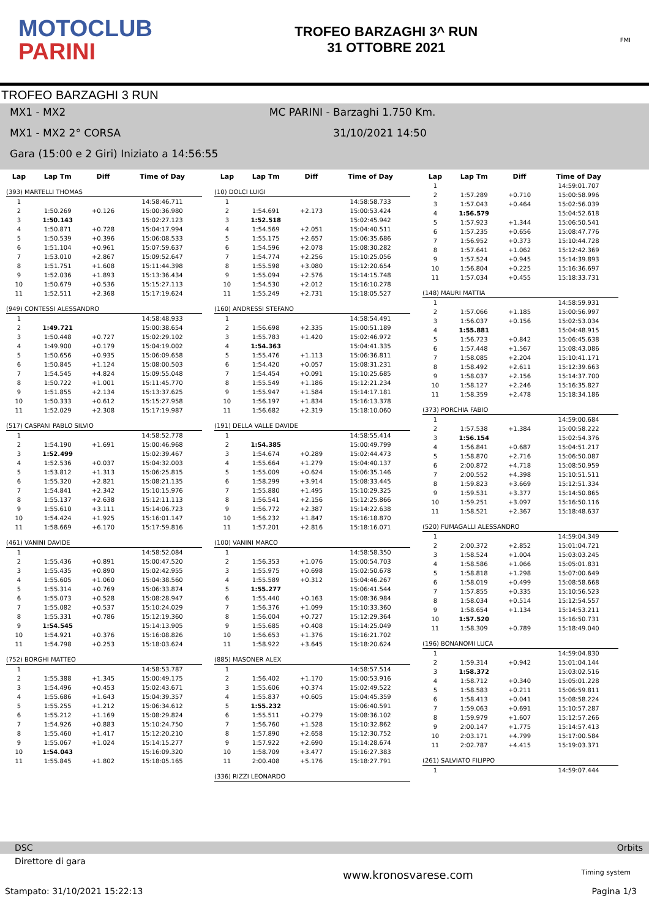MOTOCLUB
PARINI
TROFEO BARZAGHI 3^ RUN
31 OTTOBRE 2021
FMI
TROFEO BARZAGHI 3 RUN
MX1 - MX2 MC PARINI - Barzaghi 1.750 Km.
MX1 - MX2 2° CORSA 31/10/2021 14:50
Gara (15:00 e 2 Giri) Iniziato a 14:56:55
| Lap | Lap Tm | Diff | Time of Day |
| --- | --- | --- | --- |
| (393) MARTELLI THOMAS | | | |
| 1 | | | 14:58:46.711 |
| 2 | 1:50.269 | +0.126 | 15:00:36.980 |
| 3 | 1:50.143 | | 15:02:27.123 |
| 4 | 1:50.871 | +0.728 | 15:04:17.994 |
| 5 | 1:50.539 | +0.396 | 15:06:08.533 |
| 6 | 1:51.104 | +0.961 | 15:07:59.637 |
| 7 | 1:53.010 | +2.867 | 15:09:52.647 |
| 8 | 1:51.751 | +1.608 | 15:11:44.398 |
| 9 | 1:52.036 | +1.893 | 15:13:36.434 |
| 10 | 1:50.679 | +0.536 | 15:15:27.113 |
| 11 | 1:52.511 | +2.368 | 15:17:19.624 |
| (949) CONTESSI ALESSANDRO | | | |
| 1 | | | 14:58:48.933 |
| 2 | 1:49.721 | | 15:00:38.654 |
| 3 | 1:50.448 | +0.727 | 15:02:29.102 |
| 4 | 1:49.900 | +0.179 | 15:04:19.002 |
| 5 | 1:50.656 | +0.935 | 15:06:09.658 |
| 6 | 1:50.845 | +1.124 | 15:08:00.503 |
| 7 | 1:54.545 | +4.824 | 15:09:55.048 |
| 8 | 1:50.722 | +1.001 | 15:11:45.770 |
| 9 | 1:51.855 | +2.134 | 15:13:37.625 |
| 10 | 1:50.333 | +0.612 | 15:15:27.958 |
| 11 | 1:52.029 | +2.308 | 15:17:19.987 |
| (517) CASPANI PABLO SILVIO | | | |
| 1 | | | 14:58:52.778 |
| 2 | 1:54.190 | +1.691 | 15:00:46.968 |
| 3 | 1:52.499 | | 15:02:39.467 |
| 4 | 1:52.536 | +0.037 | 15:04:32.003 |
| 5 | 1:53.812 | +1.313 | 15:06:25.815 |
| 6 | 1:55.320 | +2.821 | 15:08:21.135 |
| 7 | 1:54.841 | +2.342 | 15:10:15.976 |
| 8 | 1:55.137 | +2.638 | 15:12:11.113 |
| 9 | 1:55.610 | +3.111 | 15:14:06.723 |
| 10 | 1:54.424 | +1.925 | 15:16:01.147 |
| 11 | 1:58.669 | +6.170 | 15:17:59.816 |
| (461) VANINI DAVIDE | | | |
| 1 | | | 14:58:52.084 |
| 2 | 1:55.436 | +0.891 | 15:00:47.520 |
| 3 | 1:55.435 | +0.890 | 15:02:42.955 |
| 4 | 1:55.605 | +1.060 | 15:04:38.560 |
| 5 | 1:55.314 | +0.769 | 15:06:33.874 |
| 6 | 1:55.073 | +0.528 | 15:08:28.947 |
| 7 | 1:55.082 | +0.537 | 15:10:24.029 |
| 8 | 1:55.331 | +0.786 | 15:12:19.360 |
| 9 | 1:54.545 | | 15:14:13.905 |
| 10 | 1:54.921 | +0.376 | 15:16:08.826 |
| 11 | 1:54.798 | +0.253 | 15:18:03.624 |
| (752) BORGHI MATTEO | | | |
| 1 | | | 14:58:53.787 |
| 2 | 1:55.388 | +1.345 | 15:00:49.175 |
| 3 | 1:54.496 | +0.453 | 15:02:43.671 |
| 4 | 1:55.686 | +1.643 | 15:04:39.357 |
| 5 | 1:55.255 | +1.212 | 15:06:34.612 |
| 6 | 1:55.212 | +1.169 | 15:08:29.824 |
| 7 | 1:54.926 | +0.883 | 15:10:24.750 |
| 8 | 1:55.460 | +1.417 | 15:12:20.210 |
| 9 | 1:55.067 | +1.024 | 15:14:15.277 |
| 10 | 1:54.043 | | 15:16:09.320 |
| 11 | 1:55.845 | +1.802 | 15:18:05.165 |
| Lap | Lap Tm | Diff | Time of Day |
| --- | --- | --- | --- |
| (10) DOLCI LUIGI | | | |
| 1 | | | 14:58:58.733 |
| 2 | 1:54.691 | +2.173 | 15:00:53.424 |
| 3 | 1:52.518 | | 15:02:45.942 |
| 4 | 1:54.569 | +2.051 | 15:04:40.511 |
| 5 | 1:55.175 | +2.657 | 15:06:35.686 |
| 6 | 1:54.596 | +2.078 | 15:08:30.282 |
| 7 | 1:54.774 | +2.256 | 15:10:25.056 |
| 8 | 1:55.598 | +3.080 | 15:12:20.654 |
| 9 | 1:55.094 | +2.576 | 15:14:15.748 |
| 10 | 1:54.530 | +2.012 | 15:16:10.278 |
| 11 | 1:55.249 | +2.731 | 15:18:05.527 |
| (160) ANDRESSI STEFANO | | | |
| 1 | | | 14:58:54.491 |
| 2 | 1:56.698 | +2.335 | 15:00:51.189 |
| 3 | 1:55.783 | +1.420 | 15:02:46.972 |
| 4 | 1:54.363 | | 15:04:41.335 |
| 5 | 1:55.476 | +1.113 | 15:06:36.811 |
| 6 | 1:54.420 | +0.057 | 15:08:31.231 |
| 7 | 1:54.454 | +0.091 | 15:10:25.685 |
| 8 | 1:55.549 | +1.186 | 15:12:21.234 |
| 9 | 1:55.947 | +1.584 | 15:14:17.181 |
| 10 | 1:56.197 | +1.834 | 15:16:13.378 |
| 11 | 1:56.682 | +2.319 | 15:18:10.060 |
| (191) DELLA VALLE DAVIDE | | | |
| 1 | | | 14:58:55.414 |
| 2 | 1:54.385 | | 15:00:49.799 |
| 3 | 1:54.674 | +0.289 | 15:02:44.473 |
| 4 | 1:55.664 | +1.279 | 15:04:40.137 |
| 5 | 1:55.009 | +0.624 | 15:06:35.146 |
| 6 | 1:58.299 | +3.914 | 15:08:33.445 |
| 7 | 1:55.880 | +1.495 | 15:10:29.325 |
| 8 | 1:56.541 | +2.156 | 15:12:25.866 |
| 9 | 1:56.772 | +2.387 | 15:14:22.638 |
| 10 | 1:56.232 | +1.847 | 15:16:18.870 |
| 11 | 1:57.201 | +2.816 | 15:18:16.071 |
| (100) VANINI MARCO | | | |
| 1 | | | 14:58:58.350 |
| 2 | 1:56.353 | +1.076 | 15:00:54.703 |
| 3 | 1:55.975 | +0.698 | 15:02:50.678 |
| 4 | 1:55.589 | +0.312 | 15:04:46.267 |
| 5 | 1:55.277 | | 15:06:41.544 |
| 6 | 1:55.440 | +0.163 | 15:08:36.984 |
| 7 | 1:56.376 | +1.099 | 15:10:33.360 |
| 8 | 1:56.004 | +0.727 | 15:12:29.364 |
| 9 | 1:55.685 | +0.408 | 15:14:25.049 |
| 10 | 1:56.653 | +1.376 | 15:16:21.702 |
| 11 | 1:58.922 | +3.645 | 15:18:20.624 |
| (885) MASONER ALEX | | | |
| 1 | | | 14:58:57.514 |
| 2 | 1:56.402 | +1.170 | 15:00:53.916 |
| 3 | 1:55.606 | +0.374 | 15:02:49.522 |
| 4 | 1:55.837 | +0.605 | 15:04:45.359 |
| 5 | 1:55.232 | | 15:06:40.591 |
| 6 | 1:55.511 | +0.279 | 15:08:36.102 |
| 7 | 1:56.760 | +1.528 | 15:10:32.862 |
| 8 | 1:57.890 | +2.658 | 15:12:30.752 |
| 9 | 1:57.922 | +2.690 | 15:14:28.674 |
| 10 | 1:58.709 | +3.477 | 15:16:27.383 |
| 11 | 2:00.408 | +5.176 | 15:18:27.791 |
| (336) RIZZI LEONARDO | | | |
| Lap | Lap Tm | Diff | Time of Day |
| --- | --- | --- | --- |
| 1 | | | 14:59:01.707 |
| 2 | 1:57.289 | +0.710 | 15:00:58.996 |
| 3 | 1:57.043 | +0.464 | 15:02:56.039 |
| 4 | 1:56.579 | | 15:04:52.618 |
| 5 | 1:57.923 | +1.344 | 15:06:50.541 |
| 6 | 1:57.235 | +0.656 | 15:08:47.776 |
| 7 | 1:56.952 | +0.373 | 15:10:44.728 |
| 8 | 1:57.641 | +1.062 | 15:12:42.369 |
| 9 | 1:57.524 | +0.945 | 15:14:39.893 |
| 10 | 1:56.804 | +0.225 | 15:16:36.697 |
| 11 | 1:57.034 | +0.455 | 15:18:33.731 |
| (148) MAURI MATTIA | | | |
| 1 | | | 14:58:59.931 |
| 2 | 1:57.066 | +1.185 | 15:00:56.997 |
| 3 | 1:56.037 | +0.156 | 15:02:53.034 |
| 4 | 1:55.881 | | 15:04:48.915 |
| 5 | 1:56.723 | +0.842 | 15:06:45.638 |
| 6 | 1:57.448 | +1.567 | 15:08:43.086 |
| 7 | 1:58.085 | +2.204 | 15:10:41.171 |
| 8 | 1:58.492 | +2.611 | 15:12:39.663 |
| 9 | 1:58.037 | +2.156 | 15:14:37.700 |
| 10 | 1:58.127 | +2.246 | 15:16:35.827 |
| 11 | 1:58.359 | +2.478 | 15:18:34.186 |
| (373) PORCHIA FABIO | | | |
| 1 | | | 14:59:00.684 |
| 2 | 1:57.538 | +1.384 | 15:00:58.222 |
| 3 | 1:56.154 | | 15:02:54.376 |
| 4 | 1:56.841 | +0.687 | 15:04:51.217 |
| 5 | 1:58.870 | +2.716 | 15:06:50.087 |
| 6 | 2:00.872 | +4.718 | 15:08:50.959 |
| 7 | 2:00.552 | +4.398 | 15:10:51.511 |
| 8 | 1:59.823 | +3.669 | 15:12:51.334 |
| 9 | 1:59.531 | +3.377 | 15:14:50.865 |
| 10 | 1:59.251 | +3.097 | 15:16:50.116 |
| 11 | 1:58.521 | +2.367 | 15:18:48.637 |
| (520) FUMAGALLI ALESSANDRO | | | |
| 1 | | | 14:59:04.349 |
| 2 | 2:00.372 | +2.852 | 15:01:04.721 |
| 3 | 1:58.524 | +1.004 | 15:03:03.245 |
| 4 | 1:58.586 | +1.066 | 15:05:01.831 |
| 5 | 1:58.818 | +1.298 | 15:07:00.649 |
| 6 | 1:58.019 | +0.499 | 15:08:58.668 |
| 7 | 1:57.855 | +0.335 | 15:10:56.523 |
| 8 | 1:58.034 | +0.514 | 15:12:54.557 |
| 9 | 1:58.654 | +1.134 | 15:14:53.211 |
| 10 | 1:57.520 | | 15:16:50.731 |
| 11 | 1:58.309 | +0.789 | 15:18:49.040 |
| (196) BONANOMI LUCA | | | |
| 1 | | | 14:59:04.830 |
| 2 | 1:59.314 | +0.942 | 15:01:04.144 |
| 3 | 1:58.372 | | 15:03:02.516 |
| 4 | 1:58.712 | +0.340 | 15:05:01.228 |
| 5 | 1:58.583 | +0.211 | 15:06:59.811 |
| 6 | 1:58.413 | +0.041 | 15:08:58.224 |
| 7 | 1:59.063 | +0.691 | 15:10:57.287 |
| 8 | 1:59.979 | +1.607 | 15:12:57.266 |
| 9 | 2:00.147 | +1.775 | 15:14:57.413 |
| 10 | 2:03.171 | +4.799 | 15:17:00.584 |
| 11 | 2:02.787 | +4.415 | 15:19:03.371 |
| (261) SALVIATO FILIPPO | | | |
| 1 | | | 14:59:07.444 |
DSC Orbits
Direttore di gara
www.kronosvarese.com Timing system
Stampato: 31/10/2021 15:22:13 Pagina 1/3